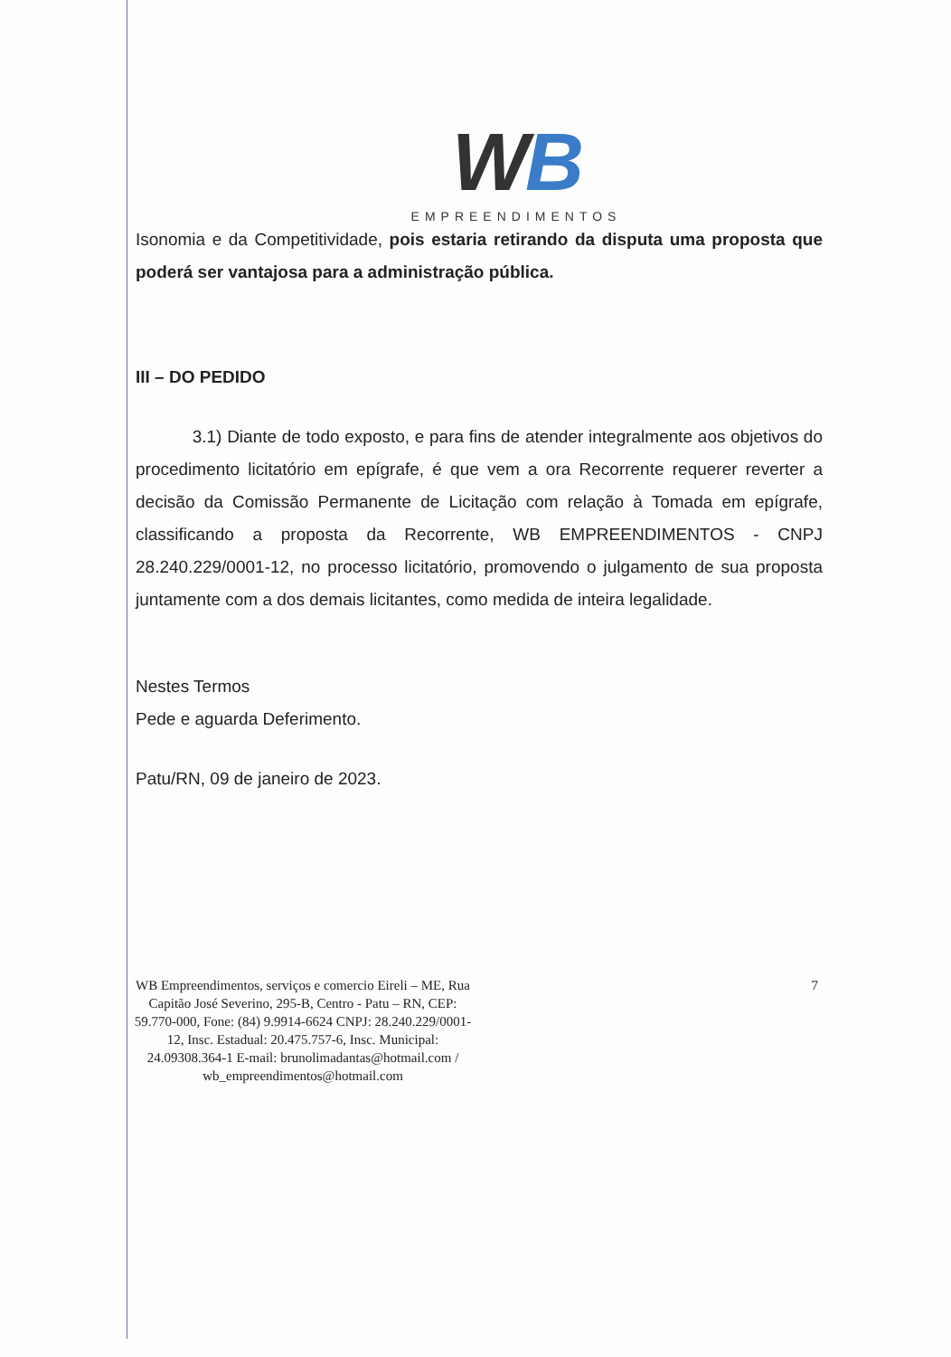WB
EMPREENDIMENTOS
Isonomia e da Competitividade, pois estaria retirando da disputa uma proposta que poderá ser vantajosa para a administração pública.
III – DO PEDIDO
3.1) Diante de todo exposto, e para fins de atender integralmente aos objetivos do procedimento licitatório em epígrafe, é que vem a ora Recorrente requerer reverter a decisão da Comissão Permanente de Licitação com relação à Tomada em epígrafe, classificando a proposta da Recorrente, WB EMPREENDIMENTOS - CNPJ 28.240.229/0001-12, no processo licitatório, promovendo o julgamento de sua proposta juntamente com a dos demais licitantes, como medida de inteira legalidade.
Nestes Termos
Pede e aguarda Deferimento.
Patu/RN, 09 de janeiro de 2023.
WB Empreendimentos, serviços e comercio Eireli – ME, Rua Capitão José Severino, 295-B, Centro - Patu – RN, CEP: 59.770-000, Fone: (84) 9.9914-6624 CNPJ: 28.240.229/0001-12, Insc. Estadual: 20.475.757-6, Insc. Municipal: 24.09308.364-1 E-mail: brunolimadantas@hotmail.com / wb_empreendimentos@hotmail.com
7